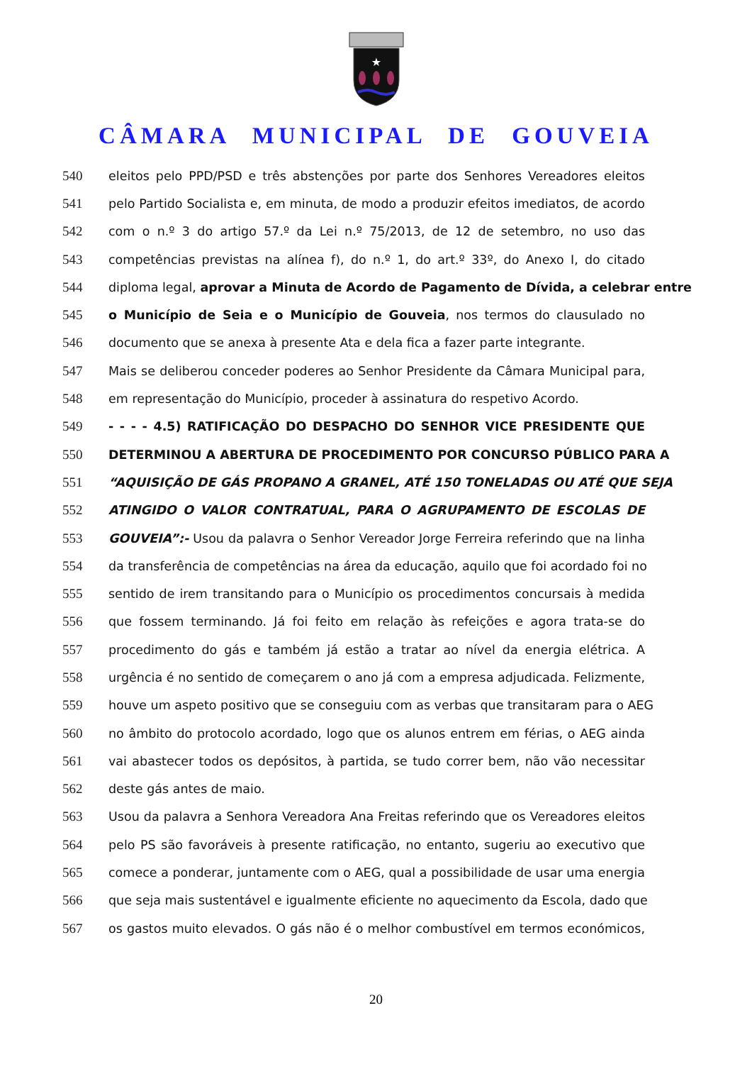★
CÂMARA MUNICIPAL DE GOUVEIA
540 eleitos pelo PPD/PSD e três abstenções por parte dos Senhores Vereadores eleitos
541 pelo Partido Socialista e, em minuta, de modo a produzir efeitos imediatos, de acordo
542 com o n.º 3 do artigo 57.º da Lei n.º 75/2013, de 12 de setembro, no uso das
543 competências previstas na alínea f), do n.º 1, do art.º 33º, do Anexo I, do citado
544 diploma legal, aprovar a Minuta de Acordo de Pagamento de Dívida, a celebrar entre
545 o Município de Seia e o Município de Gouveia, nos termos do clausulado no
546 documento que se anexa à presente Ata e dela fica a fazer parte integrante.
547 Mais se deliberou conceder poderes ao Senhor Presidente da Câmara Municipal para,
548 em representação do Município, proceder à assinatura do respetivo Acordo.
549 - - - - 4.5) RATIFICAÇÃO DO DESPACHO DO SENHOR VICE PRESIDENTE QUE
550 DETERMINOU A ABERTURA DE PROCEDIMENTO POR CONCURSO PÚBLICO PARA A
551 “AQUISIÇÃO DE GÁS PROPANO A GRANEL, ATÉ 150 TONELADAS OU ATÉ QUE SEJA
552 ATINGIDO O VALOR CONTRATUAL, PARA O AGRUPAMENTO DE ESCOLAS DE
553 GOUVEIA”:- Usou da palavra o Senhor Vereador Jorge Ferreira referindo que na linha
554 da transferência de competências na área da educação, aquilo que foi acordado foi no
555 sentido de irem transitando para o Município os procedimentos concursais à medida
556 que fossem terminando. Já foi feito em relação às refeições e agora trata-se do
557 procedimento do gás e também já estão a tratar ao nível da energia elétrica. A
558 urgência é no sentido de começarem o ano já com a empresa adjudicada. Felizmente,
559 houve um aspeto positivo que se conseguiu com as verbas que transitaram para o AEG
560 no âmbito do protocolo acordado, logo que os alunos entrem em férias, o AEG ainda
561 vai abastecer todos os depósitos, à partida, se tudo correr bem, não vão necessitar
562 deste gás antes de maio.
563 Usou da palavra a Senhora Vereadora Ana Freitas referindo que os Vereadores eleitos
564 pelo PS são favoráveis à presente ratificação, no entanto, sugeriu ao executivo que
565 comece a ponderar, juntamente com o AEG, qual a possibilidade de usar uma energia
566 que seja mais sustentável e igualmente eficiente no aquecimento da Escola, dado que
567 os gastos muito elevados. O gás não é o melhor combustível em termos económicos,
20